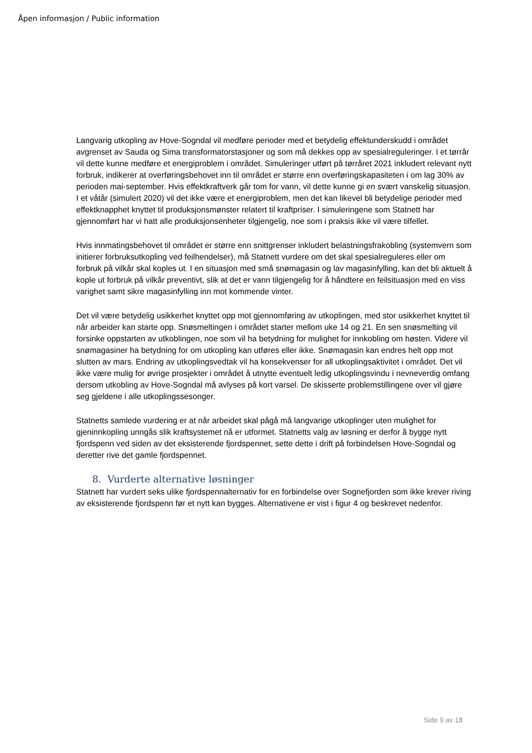Åpen informasjon / Public information
Langvarig utkopling av Hove-Sogndal vil medføre perioder med et betydelig effektunderskudd i området avgrenset av Sauda og Sima transformatorstasjoner og som må dekkes opp av spesialreguleringer. I et tørrår vil dette kunne medføre et energiproblem i området. Simuleringer utført på tørråret 2021 inkludert relevant nytt forbruk, indikerer at overføringsbehovet inn til området er større enn overføringskapasiteten i om lag 30% av perioden mai-september. Hvis effektkraftverk går tom for vann, vil dette kunne gi en svært vanskelig situasjon. I et våtår (simulert 2020) vil det ikke være et energiproblem, men det kan likevel bli betydelige perioder med effektknapphet knyttet til produksjonsmønster relatert til kraftpriser. I simuleringene som Statnett har gjennomført har vi hatt alle produksjonsenheter tilgjengelig, noe som i praksis ikke vil være tilfellet.
Hvis innmatingsbehovet til området er større enn snittgrenser inkludert belastningsfrakobling (systemvern som initierer forbruksutkopling ved feilhendelser), må Statnett vurdere om det skal spesialreguleres eller om forbruk på vilkår skal koples ut. I en situasjon med små snømagasin og lav magasinfylling, kan det bli aktuelt å kople ut forbruk på vilkår preventivt, slik at det er vann tilgjengelig for å håndtere en feilsituasjon med en viss varighet samt sikre magasinfylling inn mot kommende vinter.
Det vil være betydelig usikkerhet knyttet opp mot gjennomføring av utkoplingen, med stor usikkerhet knyttet til når arbeider kan starte opp. Snøsmeltingen i området starter mellom uke 14 og 21. En sen snøsmelting vil forsinke oppstarten av utkoblingen, noe som vil ha betydning for mulighet for innkobling om høsten. Videre vil snømagasiner ha betydning for om utkopling kan utføres eller ikke. Snømagasin kan endres helt opp mot slutten av mars. Endring av utkoplingsvedtak vil ha konsekvenser for all utkoplingsaktivitet i området. Det vil ikke være mulig for øvrige prosjekter i området å utnytte eventuelt ledig utkoplingsvindu i nevneverdig omfang dersom utkobling av Hove-Sogndal må avlyses på kort varsel. De skisserte problemstillingene over vil gjøre seg gjeldene i alle utkoplingssesonger.
Statnetts samlede vurdering er at når arbeidet skal pågå må langvarige utkoplinger uten mulighet for gjeninnkopling unngås slik kraftsystemet nå er utformet. Statnetts valg av løsning er derfor å bygge nytt fjordspenn ved siden av det eksisterende fjordspennet, sette dette i drift på forbindelsen Hove-Sogndal og deretter rive det gamle fjordspennet.
8. Vurderte alternative løsninger
Statnett har vurdert seks ulike fjordspennalternativ for en forbindelse over Sognefjorden som ikke krever riving av eksisterende fjordspenn før et nytt kan bygges. Alternativene er vist i figur 4 og beskrevet nedenfor.
Side 9 av 18